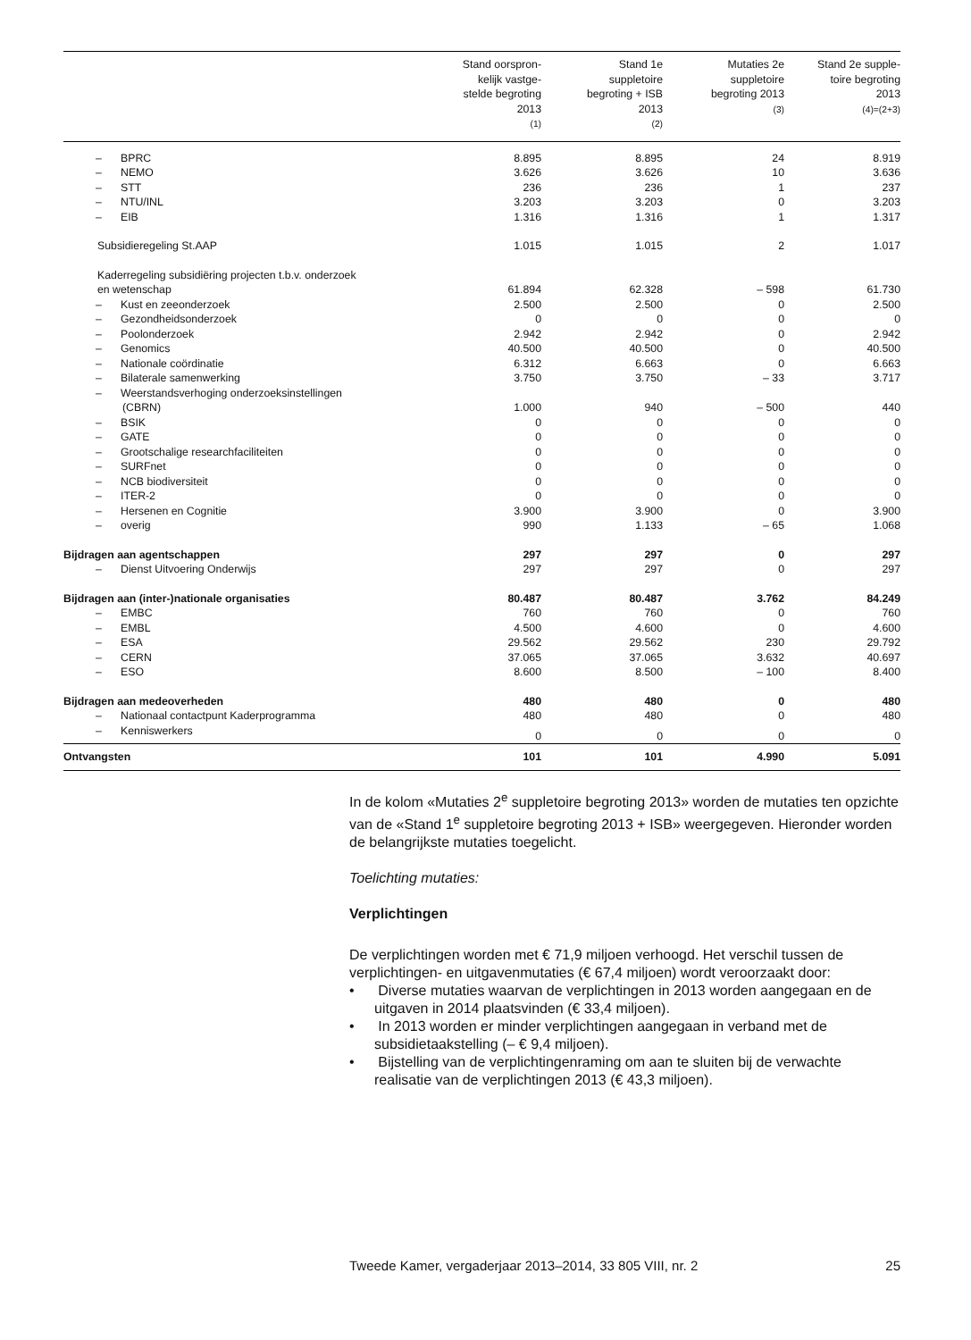| | Stand oorspron- kelijk vastge- stelde begroting 2013 (1) | Stand 1e suppletoire begroting + ISB 2013 (2) | Mutaties 2e suppletoire begroting 2013 (3) | Stand 2e supple- toire begroting 2013 (4)=(2+3) |
| --- | --- | --- | --- | --- |
| – BPRC | 8.895 | 8.895 | 24 | 8.919 |
| – NEMO | 3.626 | 3.626 | 10 | 3.636 |
| – STT | 236 | 236 | 1 | 237 |
| – NTU/INL | 3.203 | 3.203 | 0 | 3.203 |
| – EIB | 1.316 | 1.316 | 1 | 1.317 |
| Subsidieregeling St.AAP | 1.015 | 1.015 | 2 | 1.017 |
| Kaderregeling subsidiëring projecten t.b.v. onderzoek en wetenschap | 61.894 | 62.328 | – 598 | 61.730 |
| – Kust en zeeonderzoek | 2.500 | 2.500 | 0 | 2.500 |
| – Gezondheidsonderzoek | 0 | 0 | 0 | 0 |
| – Poolonderzoek | 2.942 | 2.942 | 0 | 2.942 |
| – Genomics | 40.500 | 40.500 | 0 | 40.500 |
| – Nationale coördinatie | 6.312 | 6.663 | 0 | 6.663 |
| – Bilaterale samenwerking | 3.750 | 3.750 | – 33 | 3.717 |
| – Weerstandsverhoging onderzoeksinstellingen (CBRN) | 1.000 | 940 | – 500 | 440 |
| – BSIK | 0 | 0 | 0 | 0 |
| – GATE | 0 | 0 | 0 | 0 |
| – Grootschalige researchfaciliteiten | 0 | 0 | 0 | 0 |
| – SURFnet | 0 | 0 | 0 | 0 |
| – NCB biodiversiteit | 0 | 0 | 0 | 0 |
| – ITER-2 | 0 | 0 | 0 | 0 |
| – Hersenen en Cognitie | 3.900 | 3.900 | 0 | 3.900 |
| – overig | 990 | 1.133 | – 65 | 1.068 |
| Bijdragen aan agentschappen | 297 | 297 | 0 | 297 |
| – Dienst Uitvoering Onderwijs | 297 | 297 | 0 | 297 |
| Bijdragen aan (inter-)nationale organisaties | 80.487 | 80.487 | 3.762 | 84.249 |
| – EMBC | 760 | 760 | 0 | 760 |
| – EMBL | 4.500 | 4.600 | 0 | 4.600 |
| – ESA | 29.562 | 29.562 | 230 | 29.792 |
| – CERN | 37.065 | 37.065 | 3.632 | 40.697 |
| – ESO | 8.600 | 8.500 | – 100 | 8.400 |
| Bijdragen aan medeoverheden | 480 | 480 | 0 | 480 |
| – Nationaal contactpunt Kaderprogramma | 480 | 480 | 0 | 480 |
| – Kenniswerkers | 0 | 0 | 0 | 0 |
| Ontvangsten | 101 | 101 | 4.990 | 5.091 |
In de kolom «Mutaties 2<sup>e</sup> suppletoire begroting 2013» worden de mutaties ten opzichte van de «Stand 1<sup>e</sup> suppletoire begroting 2013 + ISB» weerge­geven. Hieronder worden de belangrijkste mutaties toegelicht.
Toelichting mutaties:
Verplichtingen
De verplichtingen worden met € 71,9 miljoen verhoogd. Het verschil tussen de verplichtingen- en uitgavenmutaties (€ 67,4 miljoen) wordt veroorzaakt door:
• Diverse mutaties waarvan de verplichtingen in 2013 worden aange­gaan en de uitgaven in 2014 plaatsvinden (€ 33,4 miljoen).
• In 2013 worden er minder verplichtingen aangegaan in verband met de subsidietaakstelling (– € 9,4 miljoen).
• Bijstelling van de verplichtingenraming om aan te sluiten bij de verwachte realisatie van de verplichtingen 2013 (€ 43,3 miljoen).
Tweede Kamer, vergaderjaar 2013–2014, 33 805 VIII, nr. 2 25